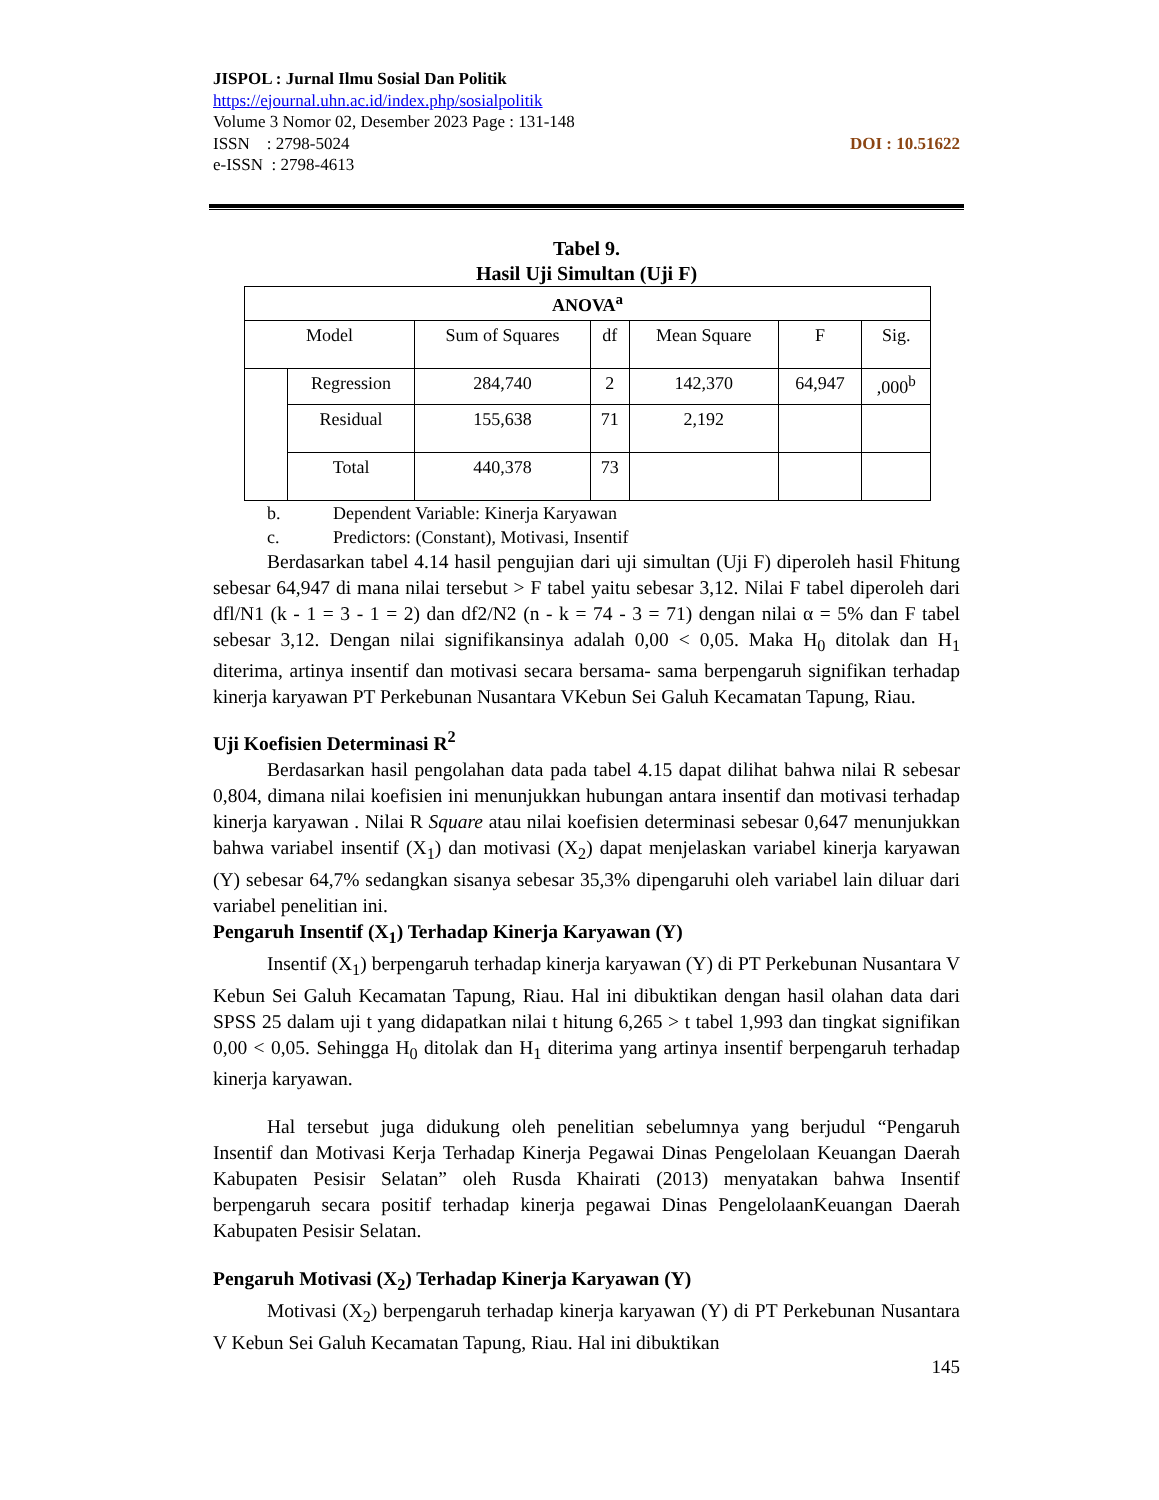JISPOL : Jurnal Ilmu Sosial Dan Politik
https://ejournal.uhn.ac.id/index.php/sosialpolitik
Volume 3 Nomor 02, Desember 2023 Page : 131-148
DOI : 10.51622 ISSN : 2798-5024
e-ISSN : 2798-4613
Tabel 9.
Hasil Uji Simultan (Uji F)
| ANOVA<sup>a</sup> | | | | | | |
| --- | --- | --- | --- | --- | --- | --- |
| Model | | Sum of Squares | df | Mean Square | F | Sig. |
| | Regression | 284,740 | 2 | 142,370 | 64,947 | ,000<sup>b</sup> |
| | Residual | 155,638 | 71 | 2,192 | | |
| | Total | 440,378 | 73 | | | |
b. Dependent Variable: Kinerja Karyawan
c. Predictors: (Constant), Motivasi, Insentif
Berdasarkan tabel 4.14 hasil pengujian dari uji simultan (Uji F) diperoleh hasil Fhitung sebesar 64,947 di mana nilai tersebut > F tabel yaitu sebesar 3,12. Nilai F tabel diperoleh dari dfl/N1 (k - 1 = 3 - 1 = 2) dan df2/N2 (n - k = 74 - 3 = 71) dengan nilai α = 5% dan F tabel sebesar 3,12. Dengan nilai signifikansinya adalah 0,00 < 0,05. Maka H<sub>0</sub> ditolak dan H<sub>1</sub> diterima, artinya insentif dan motivasi secara bersama- sama berpengaruh signifikan terhadap kinerja karyawan PT Perkebunan Nusantara VKebun Sei Galuh Kecamatan Tapung, Riau.
Uji Koefisien Determinasi R<sup>2</sup>
Berdasarkan hasil pengolahan data pada tabel 4.15 dapat dilihat bahwa nilai R sebesar 0,804, dimana nilai koefisien ini menunjukkan hubungan antara insentif dan motivasi terhadap kinerja karyawan . Nilai R Square atau nilai koefisien determinasi sebesar 0,647 menunjukkan bahwa variabel insentif (X<sub>1</sub>) dan motivasi (X<sub>2</sub>) dapat menjelaskan variabel kinerja karyawan (Y) sebesar 64,7% sedangkan sisanya sebesar 35,3% dipengaruhi oleh variabel lain diluar dari variabel penelitian ini.
Pengaruh Insentif (X<sub>1</sub>) Terhadap Kinerja Karyawan (Y)
Insentif (X<sub>1</sub>) berpengaruh terhadap kinerja karyawan (Y) di PT Perkebunan Nusantara V Kebun Sei Galuh Kecamatan Tapung, Riau. Hal ini dibuktikan dengan hasil olahan data dari SPSS 25 dalam uji t yang didapatkan nilai t hitung 6,265 > t tabel 1,993 dan tingkat signifikan 0,00 < 0,05. Sehingga H<sub>0</sub> ditolak dan H<sub>1</sub> diterima yang artinya insentif berpengaruh terhadap kinerja karyawan.
Hal tersebut juga didukung oleh penelitian sebelumnya yang berjudul “Pengaruh Insentif dan Motivasi Kerja Terhadap Kinerja Pegawai Dinas Pengelolaan Keuangan Daerah Kabupaten Pesisir Selatan” oleh Rusda Khairati (2013) menyatakan bahwa Insentif berpengaruh secara positif terhadap kinerja pegawai Dinas PengelolaanKeuangan Daerah Kabupaten Pesisir Selatan.
Pengaruh Motivasi (X<sub>2</sub>) Terhadap Kinerja Karyawan (Y)
Motivasi (X<sub>2</sub>) berpengaruh terhadap kinerja karyawan (Y) di PT Perkebunan Nusantara V Kebun Sei Galuh Kecamatan Tapung, Riau. Hal ini dibuktikan
145